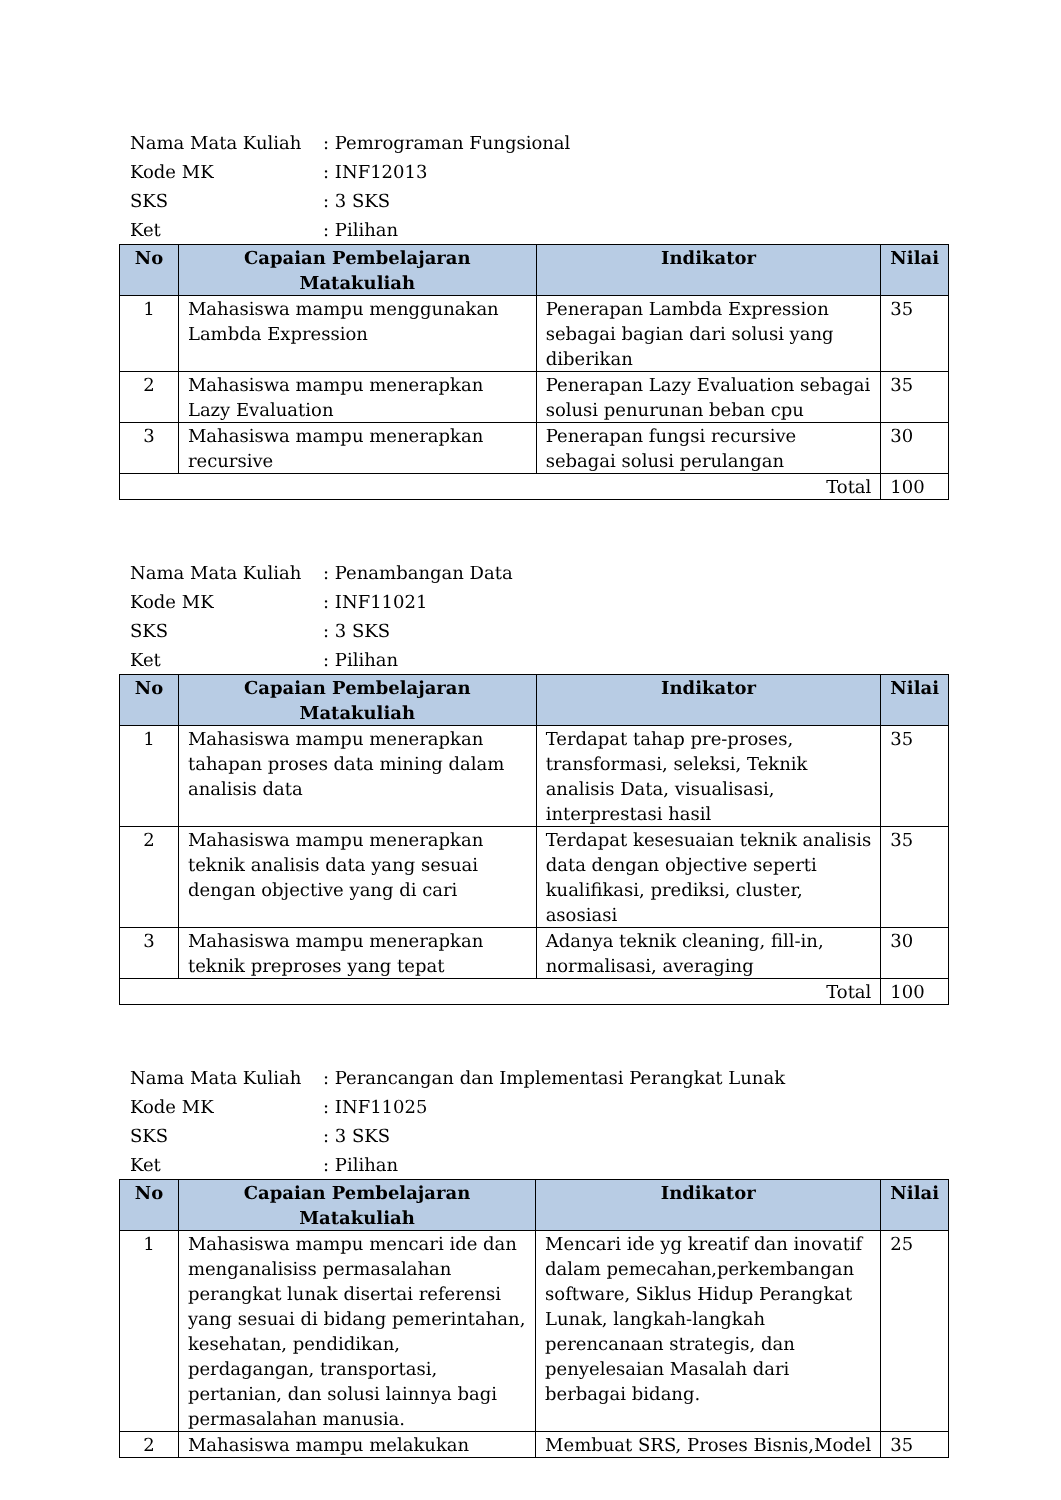Nama Mata Kuliah: Pemrograman Fungsional
Kode MK: INF12013
SKS: 3 SKS
Ket: Pilihan
| No | Capaian Pembelajaran Matakuliah | Indikator | Nilai |
| --- | --- | --- | --- |
| 1 | Mahasiswa mampu menggunakan Lambda Expression | Penerapan Lambda Expression sebagai bagian dari solusi yang diberikan | 35 |
| 2 | Mahasiswa mampu menerapkan Lazy Evaluation | Penerapan Lazy Evaluation sebagai solusi penurunan beban cpu | 35 |
| 3 | Mahasiswa mampu menerapkan recursive | Penerapan fungsi recursive sebagai solusi perulangan | 30 |
| Total | | | 100 |
Nama Mata Kuliah: Penambangan Data
Kode MK: INF11021
SKS: 3 SKS
Ket: Pilihan
| No | Capaian Pembelajaran Matakuliah | Indikator | Nilai |
| --- | --- | --- | --- |
| 1 | Mahasiswa mampu menerapkan tahapan proses data mining dalam analisis data | Terdapat tahap pre-proses, transformasi, seleksi, Teknik analisis Data, visualisasi, interprestasi hasil | 35 |
| 2 | Mahasiswa mampu menerapkan teknik analisis data yang sesuai dengan objective yang di cari | Terdapat kesesuaian teknik analisis data dengan objective seperti kualifikasi, prediksi, cluster, asosiasi | 35 |
| 3 | Mahasiswa mampu menerapkan teknik preproses yang tepat | Adanya teknik cleaning, fill-in, normalisasi, averaging | 30 |
| Total | | | 100 |
Nama Mata Kuliah: Perancangan dan Implementasi Perangkat Lunak
Kode MK: INF11025
SKS: 3 SKS
Ket: Pilihan
| No | Capaian Pembelajaran Matakuliah | Indikator | Nilai |
| --- | --- | --- | --- |
| 1 | Mahasiswa mampu mencari ide dan menganalisiss permasalahan perangkat lunak disertai referensi yang sesuai di bidang pemerintahan, kesehatan, pendidikan, perdagangan, transportasi, pertanian, dan solusi lainnya bagi permasalahan manusia. | Mencari ide yg kreatif dan inovatif dalam pemecahan,perkembangan software, Siklus Hidup Perangkat Lunak, langkah-langkah perencanaan strategis, dan penyelesaian Masalah dari berbagai bidang. | 25 |
| 2 | Mahasiswa mampu melakukan | Membuat SRS, Proses Bisnis,Model | 35 |